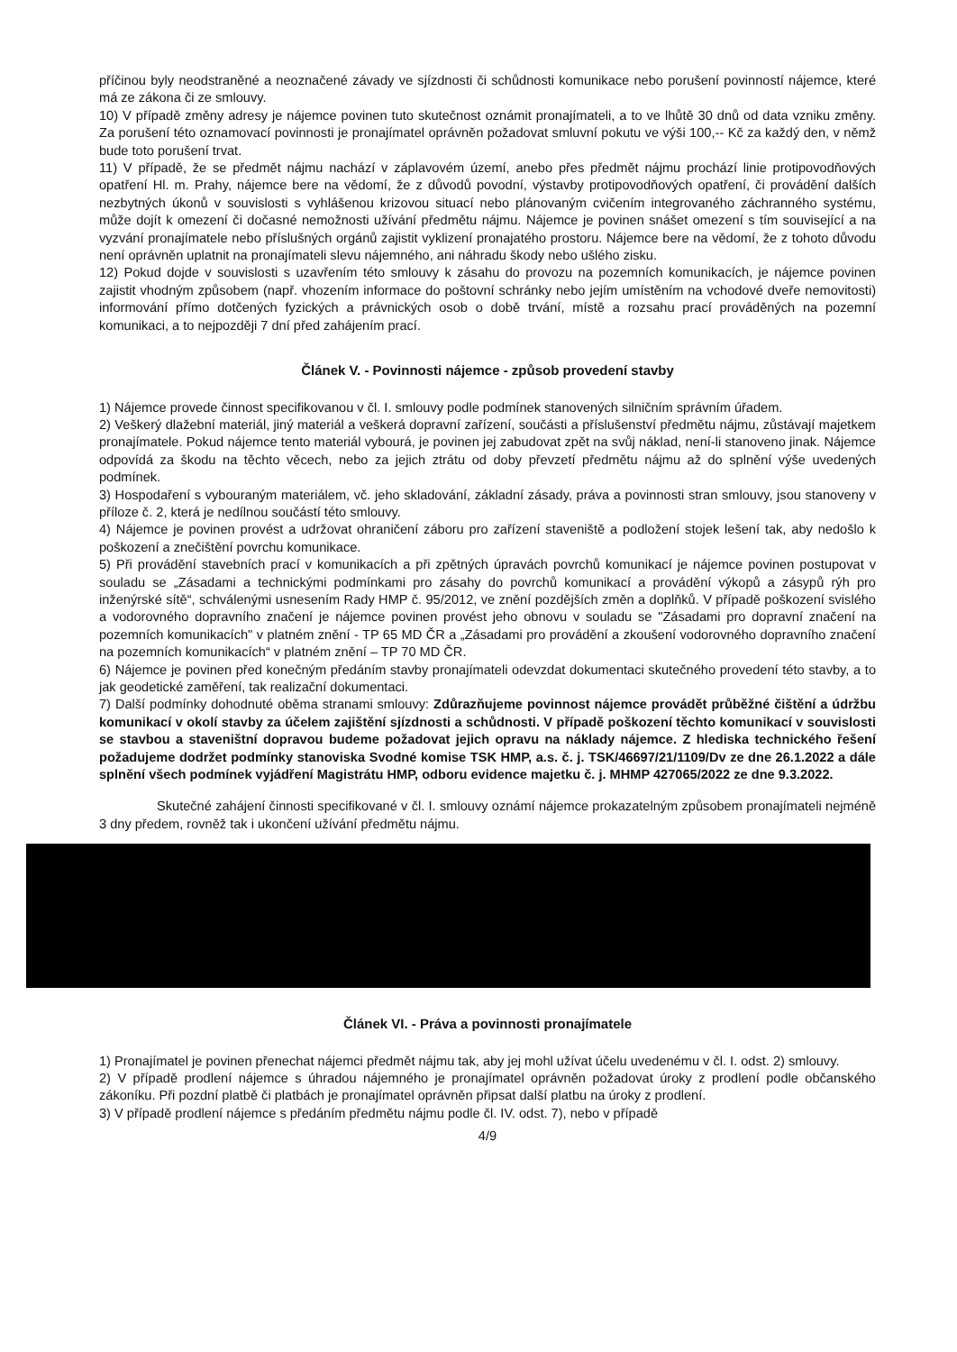příčinou byly neodstraněné a neoznačené závady ve sjízdnosti či schůdnosti komunikace nebo porušení povinností nájemce, které má ze zákona či ze smlouvy.
10) V případě změny adresy je nájemce povinen tuto skutečnost oznámit pronajímateli, a to ve lhůtě 30 dnů od data vzniku změny. Za porušení této oznamovací povinnosti je pronajímatel oprávněn požadovat smluvní pokutu ve výši 100,-- Kč za každý den, v němž bude toto porušení trvat.
11) V případě, že se předmět nájmu nachází v záplavovém území, anebo přes předmět nájmu prochází linie protipovodňových opatření Hl. m. Prahy, nájemce bere na vědomí, že z důvodů povodní, výstavby protipovodňových opatření, či provádění dalších nezbytných úkonů v souvislosti s vyhlášenou krizovou situací nebo plánovaným cvičením integrovaného záchranného systému, může dojít k omezení či dočasné nemožnosti užívání předmětu nájmu. Nájemce je povinen snášet omezení s tím související a na vyzvání pronajímatele nebo příslušných orgánů zajistit vyklizení pronajatého prostoru. Nájemce bere na vědomí, že z tohoto důvodu není oprávněn uplatnit na pronajímateli slevu nájemného, ani náhradu škody nebo ušlého zisku.
12) Pokud dojde v souvislosti s uzavřením této smlouvy k zásahu do provozu na pozemních komunikacích, je nájemce povinen zajistit vhodným způsobem (např. vhozením informace do poštovní schránky nebo jejím umístěním na vchodové dveře nemovitosti) informování přímo dotčených fyzických a právnických osob o době trvání, místě a rozsahu prací prováděných na pozemní komunikaci, a to nejpozději 7 dní před zahájením prací.
Článek V. - Povinnosti nájemce - způsob provedení stavby
1) Nájemce provede činnost specifikovanou v čl. I. smlouvy podle podmínek stanovených silničním správním úřadem.
2) Veškerý dlažební materiál, jiný materiál a veškerá dopravní zařízení, součásti a příslušenství předmětu nájmu, zůstávají majetkem pronajímatele. Pokud nájemce tento materiál vybourá, je povinen jej zabudovat zpět na svůj náklad, není-li stanoveno jinak. Nájemce odpovídá za škodu na těchto věcech, nebo za jejich ztrátu od doby převzetí předmětu nájmu až do splnění výše uvedených podmínek.
3) Hospodaření s vybouraným materiálem, vč. jeho skladování, základní zásady, práva a povinnosti stran smlouvy, jsou stanoveny v příloze č. 2, která je nedílnou součástí této smlouvy.
4) Nájemce je povinen provést a udržovat ohraničení záboru pro zařízení staveniště a podložení stojek lešení tak, aby nedošlo k poškození a znečištění povrchu komunikace.
5) Při provádění stavebních prací v komunikacích a při zpětných úpravách povrchů komunikací je nájemce povinen postupovat v souladu se „Zásadami a technickými podmínkami pro zásahy do povrchů komunikací a provádění výkopů a zásypů rýh pro inženýrské sítě“, schválenými usnesením Rady HMP č. 95/2012, ve znění pozdějších změn a doplňků. V případě poškození svislého a vodorovného dopravního značení je nájemce povinen provést jeho obnovu v souladu se "Zásadami pro dopravní značení na pozemních komunikacích" v platném znění - TP 65 MD ČR a „Zásadami pro provádění a zkoušení vodorovného dopravního značení na pozemních komunikacích“ v platném znění – TP 70 MD ČR.
6) Nájemce je povinen před konečným předáním stavby pronajímateli odevzdat dokumentaci skutečného provedení této stavby, a to jak geodetické zaměření, tak realizační dokumentaci.
7) Další podmínky dohodnuté oběma stranami smlouvy: Zdůrazňujeme povinnost nájemce provádět průběžné čištění a údržbu komunikací v okolí stavby za účelem zajištění sjízdnosti a schůdnosti. V případě poškození těchto komunikací v souvislosti se stavbou a staveništní dopravou budeme požadovat jejich opravu na náklady nájemce. Z hlediska technického řešení požadujeme dodržet podmínky stanoviska Svodné komise TSK HMP, a.s. č. j. TSK/46697/21/1109/Dv ze dne 26.1.2022 a dále splnění všech podmínek vyjádření Magistrátu HMP, odboru evidence majetku č. j. MHMP 427065/2022 ze dne 9.3.2022.
Skutečné zahájení činnosti specifikované v čl. I. smlouvy oznámí nájemce prokazatelným způsobem pronajímateli nejméně 3 dny předem, rovněž tak i ukončení užívání předmětu nájmu.
Článek VI. - Práva a povinnosti pronajímatele
1) Pronajímatel je povinen přenechat nájemci předmět nájmu tak, aby jej mohl užívat účelu uvedenému v čl. I. odst. 2) smlouvy.
2) V případě prodlení nájemce s úhradou nájemného je pronajímatel oprávněn požadovat úroky z prodlení podle občanského zákoníku. Při pozdní platbě či platbách je pronajímatel oprávněn připsat další platbu na úroky z prodlení.
3) V případě prodlení nájemce s předáním předmětu nájmu podle čl. IV. odst. 7), nebo v případě
4/9